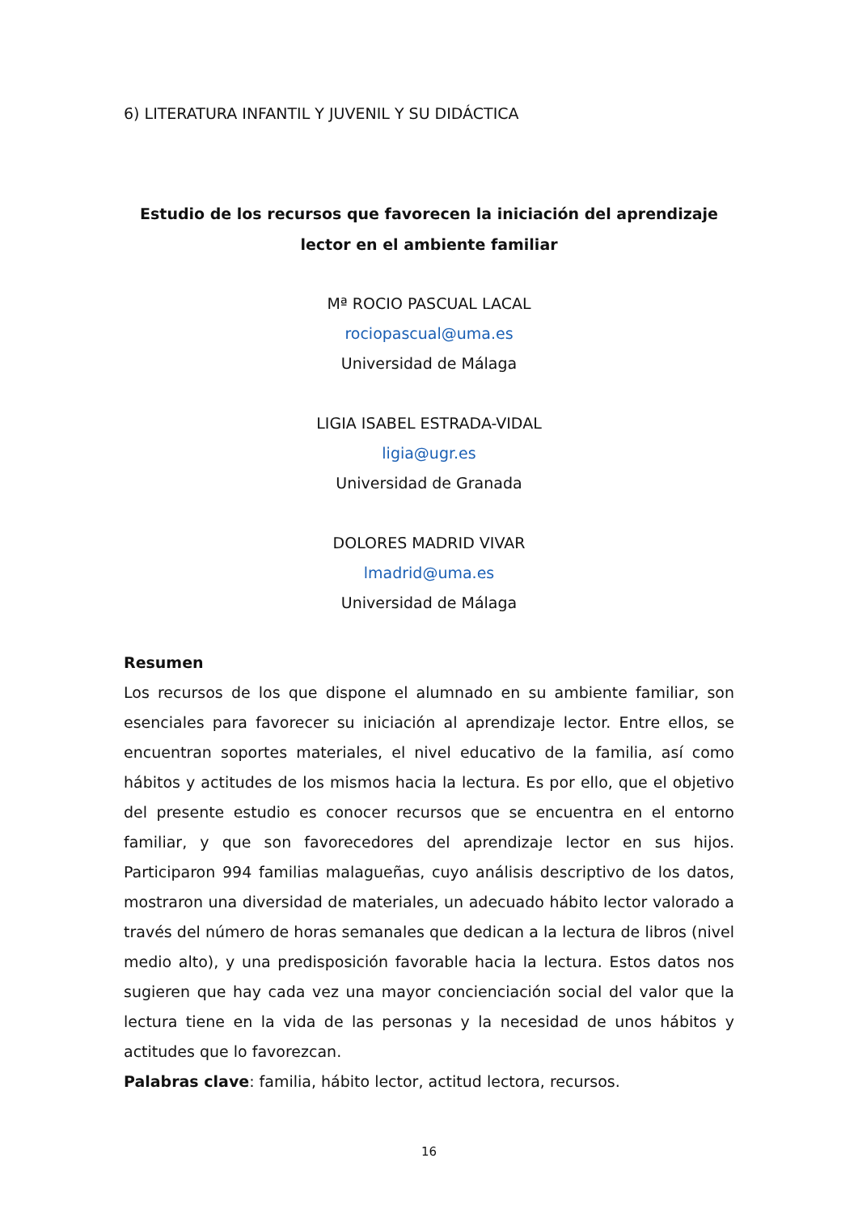6) LITERATURA INFANTIL Y JUVENIL Y SU DIDÁCTICA
Estudio de los recursos que favorecen la iniciación del aprendizaje lector en el ambiente familiar
Mª ROCIO PASCUAL LACAL
rociopascual@uma.es
Universidad de Málaga
LIGIA ISABEL ESTRADA-VIDAL
ligia@ugr.es
Universidad de Granada
DOLORES MADRID VIVAR
lmadrid@uma.es
Universidad de Málaga
Resumen
Los recursos de los que dispone el alumnado en su ambiente familiar, son esenciales para favorecer su iniciación al aprendizaje lector. Entre ellos, se encuentran soportes materiales, el nivel educativo de la familia, así como hábitos y actitudes de los mismos hacia la lectura. Es por ello, que el objetivo del presente estudio es conocer recursos que se encuentra en el entorno familiar, y que son favorecedores del aprendizaje lector en sus hijos. Participaron 994 familias malagueñas, cuyo análisis descriptivo de los datos, mostraron una diversidad de materiales, un adecuado hábito lector valorado a través del número de horas semanales que dedican a la lectura de libros (nivel medio alto), y una predisposición favorable hacia la lectura. Estos datos nos sugieren que hay cada vez una mayor concienciación social del valor que la lectura tiene en la vida de las personas y la necesidad de unos hábitos y actitudes que lo favorezcan.
Palabras clave: familia, hábito lector, actitud lectora, recursos.
16